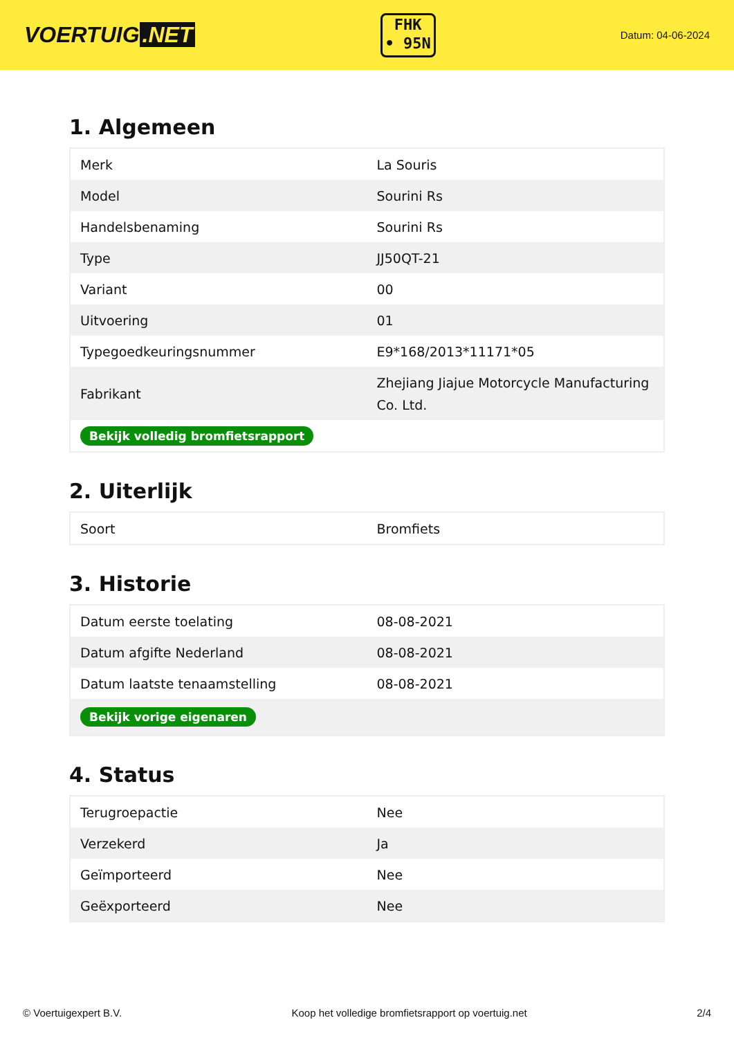VOERTUIG.NET
FHK
• 95N
Datum: 04-06-2024
1. Algemeen
| Merk | La Souris |
| Model | Sourini Rs |
| Handelsbenaming | Sourini Rs |
| Type | JJ50QT-21 |
| Variant | 00 |
| Uitvoering | 01 |
| Typegoedkeuringsnummer | E9*168/2013*11171*05 |
| Fabrikant | Zhejiang Jiajue Motorcycle Manufacturing Co. Ltd. |
| Bekijk volledig bromfietsrapport | |
2. Uiterlijk
| Soort | Bromfiets |
3. Historie
| Datum eerste toelating | 08-08-2021 |
| Datum afgifte Nederland | 08-08-2021 |
| Datum laatste tenaamstelling | 08-08-2021 |
| Bekijk vorige eigenaren | |
4. Status
| Terugroepactie | Nee |
| Verzekerd | Ja |
| Geïmporteerd | Nee |
| Geëxporteerd | Nee |
© Voertuigexpert B.V. Koop het volledige bromfietsrapport op voertuig.net 2/4